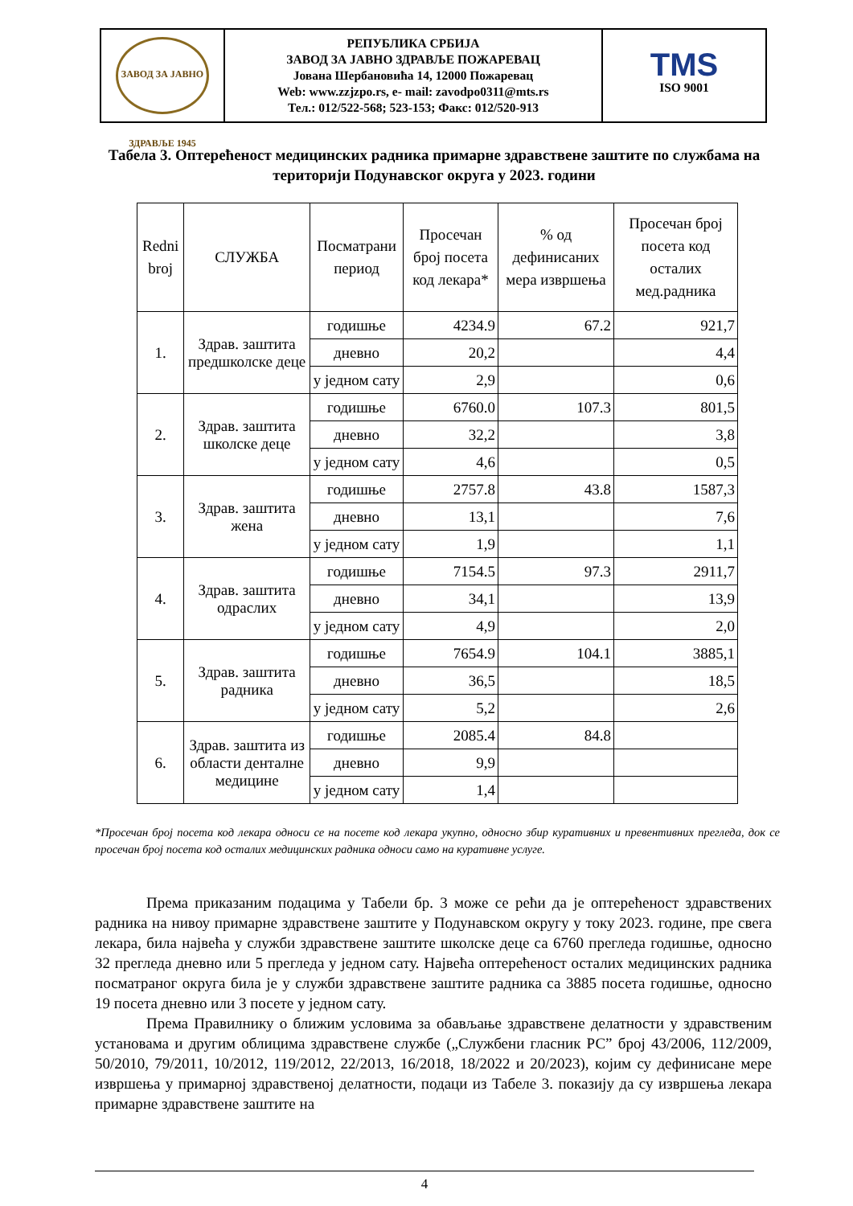| ЗАВОД ЗА ЈАВНО ЗДРАВЉЕ 1945 | РЕПУБЛИКА СРБИЈА ЗАВОД ЗА ЈАВНО ЗДРАВЉЕ ПОЖАРЕВАЦ Јована Шербановића 14, 12000 Пожаревац Web: www.zzjzpo.rs, e- mail: zavodpo0311@mts.rs Тел.: 012/522-568; 523-153; Факс: 012/520-913 | TMS ISO 9001 |
Табела 3. Оптерећеност медицинских радника примарне здравствене заштите по службама на територији Подунавског округа у 2023. години
| Redni broj | СЛУЖБА | Посматрани период | Просечан број посета код лекара* | % од дефинисаних мера извршења | Просечан број посета код осталих мед.радника |
| --- | --- | --- | --- | --- | --- |
| 1. | Здрав. заштита предшколске деце | годишње | 4234.9 | 67.2 | 921,7 |
| | | дневно | 20,2 | | 4,4 |
| | | у једном сату | 2,9 | | 0,6 |
| 2. | Здрав. заштита школске деце | годишње | 6760.0 | 107.3 | 801,5 |
| | | дневно | 32,2 | | 3,8 |
| | | у једном сату | 4,6 | | 0,5 |
| 3. | Здрав. заштита жена | годишње | 2757.8 | 43.8 | 1587,3 |
| | | дневно | 13,1 | | 7,6 |
| | | у једном сату | 1,9 | | 1,1 |
| 4. | Здрав. заштита одраслих | годишње | 7154.5 | 97.3 | 2911,7 |
| | | дневно | 34,1 | | 13,9 |
| | | у једном сату | 4,9 | | 2,0 |
| 5. | Здрав. заштита радника | годишње | 7654.9 | 104.1 | 3885,1 |
| | | дневно | 36,5 | | 18,5 |
| | | у једном сату | 5,2 | | 2,6 |
| 6. | Здрав. заштита из области денталне медицине | годишње | 2085.4 | 84.8 | |
| | | дневно | 9,9 | | |
| | | у једном сату | 1,4 | | |
*Просечан број посета код лекара односи се на посете код лекара укупно, односно збир куративних и превентивних прегледа, док се просечан број посета код осталих медицинских радника односи само на куративне услуге.
Према приказаним подацима у Табели бр. 3 може се рећи да је оптерећеност здравствених радника на нивоу примарне здравствене заштите у Подунавском округу у току 2023. године, пре свега лекара, била највећа у служби здравствене заштите школске деце са 6760 прегледа годишње, односно 32 прегледа дневно или 5 прегледа у једном сату. Највећа оптерећеност осталих медицинских радника посматраног округа била је у служби здравствене заштите радника са 3885 посета годишње, односно 19 посета дневно или 3 посете у једном сату.
Према Правилнику о ближим условима за обављање здравствене делатности у здравственим установама и другим облицима здравствене службе („Службени гласник РС” број 43/2006, 112/2009, 50/2010, 79/2011, 10/2012, 119/2012, 22/2013, 16/2018, 18/2022 и 20/2023), којим су дефинисане мере извршења у примарној здравственој делатности, подаци из Табеле 3. показију да су извршења лекара примарне здравствене заштите на
4